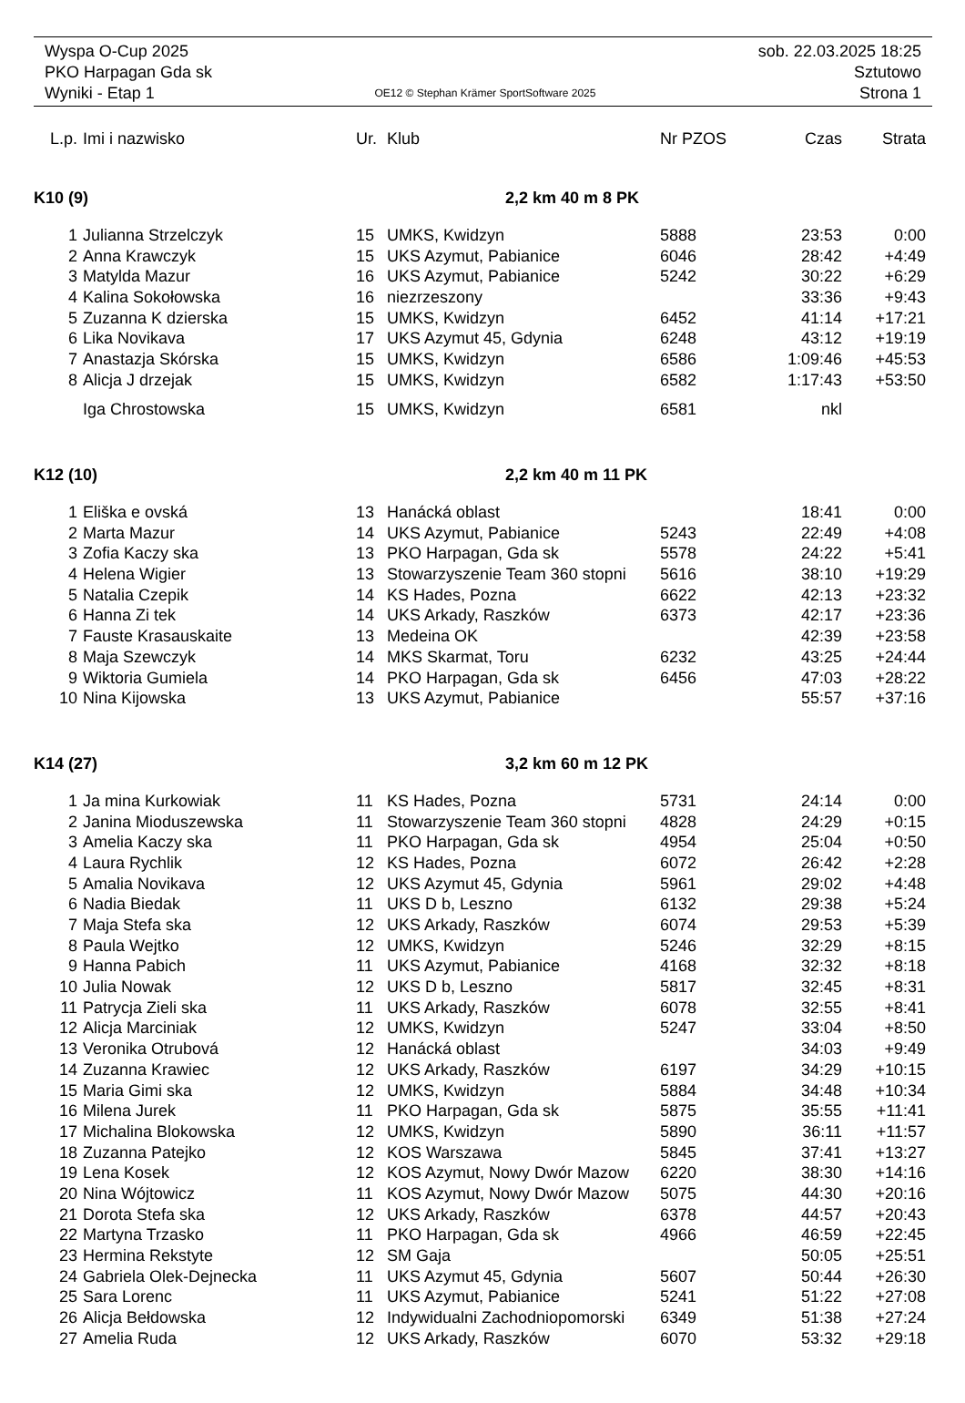Wyspa O-Cup 2025
PKO Harpagan Gda sk
Wyniki - Etap 1
OE12 © Stephan Krämer SportSoftware 2025
sob. 22.03.2025 18:25
Sztutowo
Strona 1
| L.p. | Imi i nazwisko | Ur. | Klub | Nr PZOS | Czas | Strata |
| --- | --- | --- | --- | --- | --- | --- |
| K10 (9) | | | 2,2 km 40 m 8 PK | | | |
| 1 | Julianna Strzelczyk | 15 | UMKS, Kwidzyn | 5888 | 23:53 | 0:00 |
| 2 | Anna Krawczyk | 15 | UKS Azymut, Pabianice | 6046 | 28:42 | +4:49 |
| 3 | Matylda Mazur | 16 | UKS Azymut, Pabianice | 5242 | 30:22 | +6:29 |
| 4 | Kalina Sokołowska | 16 | niezrzeszony | | 33:36 | +9:43 |
| 5 | Zuzanna K dzierska | 15 | UMKS, Kwidzyn | 6452 | 41:14 | +17:21 |
| 6 | Lika Novikava | 17 | UKS Azymut 45, Gdynia | 6248 | 43:12 | +19:19 |
| 7 | Anastazja Skórska | 15 | UMKS, Kwidzyn | 6586 | 1:09:46 | +45:53 |
| 8 | Alicja J drzejak | 15 | UMKS, Kwidzyn | 6582 | 1:17:43 | +53:50 |
| | Iga Chrostowska | 15 | UMKS, Kwidzyn | 6581 | nkl | |
| K12 (10) | | | 2,2 km 40 m 11 PK | | | |
| 1 | Eliška e ovská | 13 | Hanácká oblast | | 18:41 | 0:00 |
| 2 | Marta Mazur | 14 | UKS Azymut, Pabianice | 5243 | 22:49 | +4:08 |
| 3 | Zofia Kaczy ska | 13 | PKO Harpagan, Gda sk | 5578 | 24:22 | +5:41 |
| 4 | Helena Wigier | 13 | Stowarzyszenie Team 360 stopni | 5616 | 38:10 | +19:29 |
| 5 | Natalia Czepik | 14 | KS Hades, Pozna | 6622 | 42:13 | +23:32 |
| 6 | Hanna Zi tek | 14 | UKS Arkady, Raszków | 6373 | 42:17 | +23:36 |
| 7 | Fauste Krasauskaite | 13 | Medeina OK | | 42:39 | +23:58 |
| 8 | Maja Szewczyk | 14 | MKS Skarmat, Toru | 6232 | 43:25 | +24:44 |
| 9 | Wiktoria Gumiela | 14 | PKO Harpagan, Gda sk | 6456 | 47:03 | +28:22 |
| 10 | Nina Kijowska | 13 | UKS Azymut, Pabianice | | 55:57 | +37:16 |
| K14 (27) | | | 3,2 km 60 m 12 PK | | | |
| 1 | Ja mina Kurkowiak | 11 | KS Hades, Pozna | 5731 | 24:14 | 0:00 |
| 2 | Janina Mioduszewska | 11 | Stowarzyszenie Team 360 stopni | 4828 | 24:29 | +0:15 |
| 3 | Amelia Kaczy ska | 11 | PKO Harpagan, Gda sk | 4954 | 25:04 | +0:50 |
| 4 | Laura Rychlik | 12 | KS Hades, Pozna | 6072 | 26:42 | +2:28 |
| 5 | Amalia Novikava | 12 | UKS Azymut 45, Gdynia | 5961 | 29:02 | +4:48 |
| 6 | Nadia Biedak | 11 | UKS D b, Leszno | 6132 | 29:38 | +5:24 |
| 7 | Maja Stefa ska | 12 | UKS Arkady, Raszków | 6074 | 29:53 | +5:39 |
| 8 | Paula Wejtko | 12 | UMKS, Kwidzyn | 5246 | 32:29 | +8:15 |
| 9 | Hanna Pabich | 11 | UKS Azymut, Pabianice | 4168 | 32:32 | +8:18 |
| 10 | Julia Nowak | 12 | UKS D b, Leszno | 5817 | 32:45 | +8:31 |
| 11 | Patrycja Zieli ska | 11 | UKS Arkady, Raszków | 6078 | 32:55 | +8:41 |
| 12 | Alicja Marciniak | 12 | UMKS, Kwidzyn | 5247 | 33:04 | +8:50 |
| 13 | Veronika Otrubová | 12 | Hanácká oblast | | 34:03 | +9:49 |
| 14 | Zuzanna Krawiec | 12 | UKS Arkady, Raszków | 6197 | 34:29 | +10:15 |
| 15 | Maria Gimi ska | 12 | UMKS, Kwidzyn | 5884 | 34:48 | +10:34 |
| 16 | Milena Jurek | 11 | PKO Harpagan, Gda sk | 5875 | 35:55 | +11:41 |
| 17 | Michalina Blokowska | 12 | UMKS, Kwidzyn | 5890 | 36:11 | +11:57 |
| 18 | Zuzanna Patejko | 12 | KOS Warszawa | 5845 | 37:41 | +13:27 |
| 19 | Lena Kosek | 12 | KOS Azymut, Nowy Dwór Mazow | 6220 | 38:30 | +14:16 |
| 20 | Nina Wójtowicz | 11 | KOS Azymut, Nowy Dwór Mazow | 5075 | 44:30 | +20:16 |
| 21 | Dorota Stefa ska | 12 | UKS Arkady, Raszków | 6378 | 44:57 | +20:43 |
| 22 | Martyna Trzasko | 11 | PKO Harpagan, Gda sk | 4966 | 46:59 | +22:45 |
| 23 | Hermina Rekstyte | 12 | SM Gaja | | 50:05 | +25:51 |
| 24 | Gabriela Olek-Dejnecka | 11 | UKS Azymut 45, Gdynia | 5607 | 50:44 | +26:30 |
| 25 | Sara Lorenc | 11 | UKS Azymut, Pabianice | 5241 | 51:22 | +27:08 |
| 26 | Alicja Bełdowska | 12 | Indywidualni Zachodniopomorski | 6349 | 51:38 | +27:24 |
| 27 | Amelia Ruda | 12 | UKS Arkady, Raszków | 6070 | 53:32 | +29:18 |